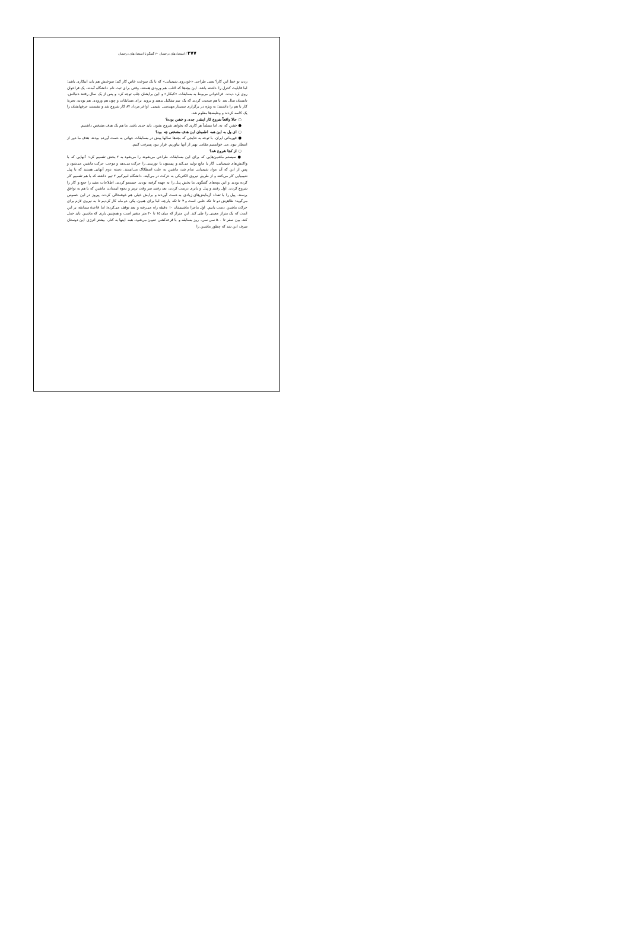۳۷۷ / استعدادهای درخشان ۶۰ گفتگو با استعدادهای درخشان
زدند تو خط این کار؟ یعنی طراحی «خودروی شیمیایی» که با یک سوخت خاص کار کند؛ سوختش هم باید ابتکاری باشد؛ اما قابلیت کنترل را داشته باشد. این بچه‌ها که اغلب هم ورودی هستند، وقتی برای ثبت نام دانشگاه آمدند، یک فراخوان روی بُرد دیدند. فراخوانی مربوط به مسابقات «کمکار» و این برایشان جلب توجه کرد و پس از یک سال رفتند دنبالش. تابستان سال بعد با هم صحبت کردند که یک تیم تشکیل بدهند و بروند برای مسابقات و چون هم ورودی هم بودند، تجربهٔ کار با هم را داشتند؛ به ویژه در برگزاری سمینار مهندسی شیمی. اواخر مرداد ۸۴ کار شروع شد و نشستند حرفهایشان را یک کاسه کردند و وظیفه‌ها معلوم شد.
○ حالا واقعاً شروع کار اینقدر جدی و خشن بوده؟
● خشن که نه، اما مسلماً هر کاری که بخواهد شروع بشود، باید جدی باشد. ما هم یک هدف مشخص داشتیم.
○ ای ول به این همه اطمینان این هدف مشخص چه بود؟
● قهرمانی ایران. با توجه به نتایجی که بچه‌ها سالها پیش در مسابقات جهانی به دست آورده بودند. هدف ما دور از انتظار نبود. می خواستیم مقامی بهتر از آنها بیاوریم. قرار نبود پسرفت کنیم.
○ از کجا شروع شد؟
● سیستم ماشین‌هایی که برای این مسابقات طراحی می‌شوند را می‌شود به ۲ بخش تقسیم کرد: آنهایی که با واکنش‌های شیمیایی، گاز یا مایع تولید می‌کند و پیستون یا توربینی را حرکت می‌دهد و موجب حرکت ماشین می‌شود و پس از این که آن مواد شیمیایی تمام شد، ماشین به علت اصطکاک می‌ایستد. دسته دوم آنهایی هستند که با پیل شیمیایی کار می‌کنند و از طریق نیروی الکتریکی به حرکت در می‌آیند. دانشگاه امیرکبیر ۲ تیم داشته که با هم تقسیم کار کرده بودند و این بچه‌های گفتگوی ما بخش پیل را به عهده گرفته بودند. جستجو کردند، اطلاعات مفید را جمع و کار را شروع کردند. اول رفتند و پیل و باتری درست کردند، بعد رفتند سر وقت ترمز و نحوه ایستادن ماشین که با هم به توافق برسند. پیل را با تعداد آزمایش‌های زیادی به دست آوردند و برایش خیلی هم خوشحالی کردند. پیروز در این خصوص می‌گوید: ظاهرش دو تا تکه حلبی است و ۴ تا تکه پارچه، اما برای همین، یکی دو ماه کار کردیم تا به نیروی لازم برای حرکت ماشین دست یابیم. اول ماجرا ماشینشان ۱۰ دقیقه راه می‌رفته و بعد توقف می‌کرده؛ اما قاعدهٔ مسابقه بر این است که یک متراژ معینی را طی کند. این متراژ که میان ۱۵ تا ۳۰ متر متغیر است و همچنین باری که ماشین باید حمل کند، بین صفر تا ۵۰۰ سی سی، روز مسابقه و با قرعه‌کشی تعیین می‌شود. همه اینها به کنار، بیشتر انرژی این دوستان صرف این شد که چطور ماشین را